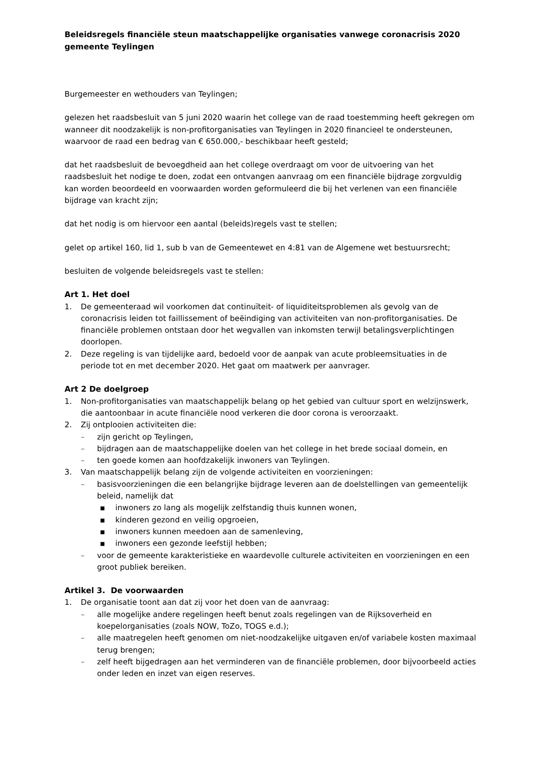Beleidsregels financiële steun maatschappelijke organisaties vanwege coronacrisis 2020 gemeente Teylingen
Burgemeester en wethouders van Teylingen;
gelezen het raadsbesluit van 5 juni 2020 waarin het college van de raad toestemming heeft gekregen om wanneer dit noodzakelijk is non-profitorganisaties van Teylingen in 2020 financieel te ondersteunen, waarvoor de raad een bedrag van € 650.000,- beschikbaar heeft gesteld;
dat het raadsbesluit de bevoegdheid aan het college overdraagt om voor de uitvoering van het raadsbesluit het nodige te doen, zodat een ontvangen aanvraag om een financiële bijdrage zorgvuldig kan worden beoordeeld en voorwaarden worden geformuleerd die bij het verlenen van een financiële bijdrage van kracht zijn;
dat het nodig is om hiervoor een aantal (beleids)regels vast te stellen;
gelet op artikel 160, lid 1, sub b van de Gemeentewet en 4:81 van de Algemene wet bestuursrecht;
besluiten de volgende beleidsregels vast te stellen:
Art 1. Het doel
1. De gemeenteraad wil voorkomen dat continuïteit- of liquiditeitsproblemen als gevolg van de coronacrisis leiden tot faillissement of beëindiging van activiteiten van non-profitorganisaties. De financiële problemen ontstaan door het wegvallen van inkomsten terwijl betalingsverplichtingen doorlopen.
2. Deze regeling is van tijdelijke aard, bedoeld voor de aanpak van acute probleemsituaties in de periode tot en met december 2020. Het gaat om maatwerk per aanvrager.
Art 2 De doelgroep
1. Non-profitorganisaties van maatschappelijk belang op het gebied van cultuur sport en welzijnswerk, die aantoonbaar in acute financiële nood verkeren die door corona is veroorzaakt.
2. Zij ontplooien activiteiten die:
– zijn gericht op Teylingen,
– bijdragen aan de maatschappelijke doelen van het college in het brede sociaal domein, en
– ten goede komen aan hoofdzakelijk inwoners van Teylingen.
3. Van maatschappelijk belang zijn de volgende activiteiten en voorzieningen:
– basisvoorzieningen die een belangrijke bijdrage leveren aan de doelstellingen van gemeentelijk beleid, namelijk dat
■ inwoners zo lang als mogelijk zelfstandig thuis kunnen wonen,
■ kinderen gezond en veilig opgroeien,
■ inwoners kunnen meedoen aan de samenleving,
■ inwoners een gezonde leefstijl hebben;
– voor de gemeente karakteristieke en waardevolle culturele activiteiten en voorzieningen en een groot publiek bereiken.
Artikel 3. De voorwaarden
1. De organisatie toont aan dat zij voor het doen van de aanvraag:
– alle mogelijke andere regelingen heeft benut zoals regelingen van de Rijksoverheid en koepelorganisaties (zoals NOW, ToZo, TOGS e.d.);
– alle maatregelen heeft genomen om niet-noodzakelijke uitgaven en/of variabele kosten maximaal terug brengen;
– zelf heeft bijgedragen aan het verminderen van de financiële problemen, door bijvoorbeeld acties onder leden en inzet van eigen reserves.